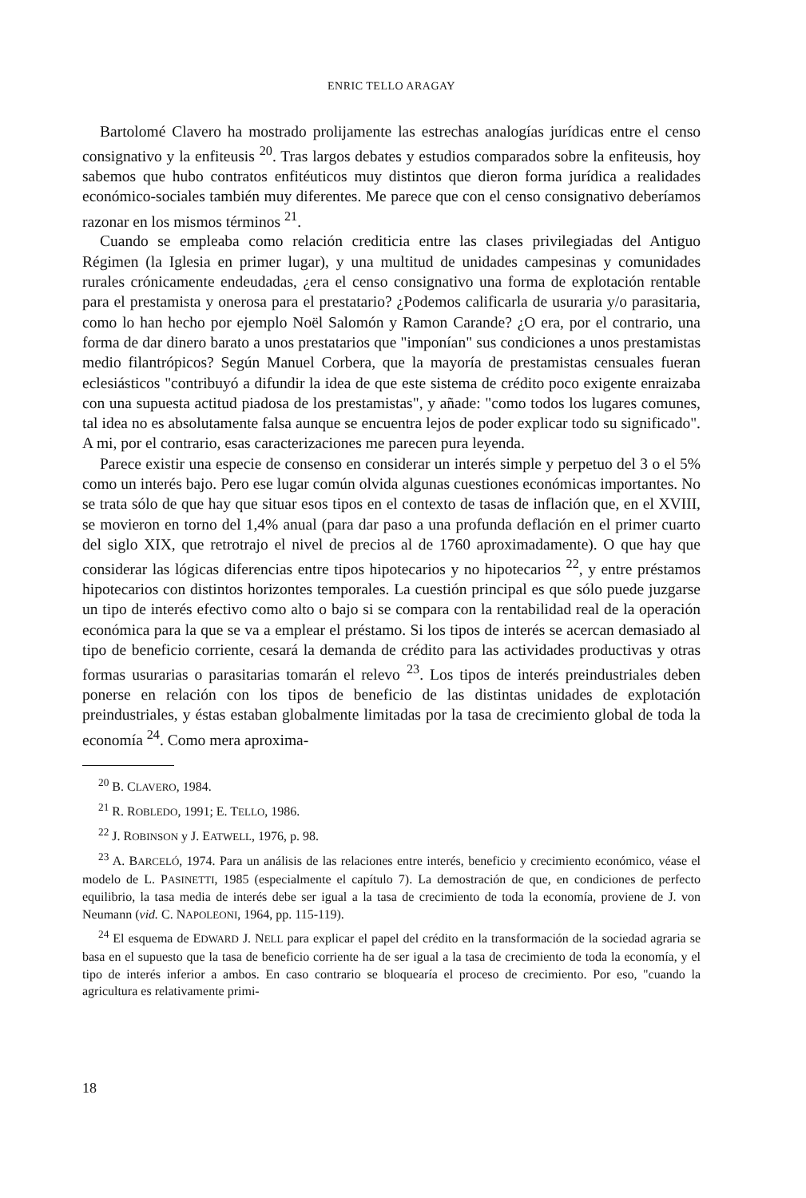ENRIC TELLO ARAGAY
Bartolomé Clavero ha mostrado prolijamente las estrechas analogías jurídicas entre el censo consignativo y la enfiteusis <sup>20</sup>. Tras largos debates y estudios comparados sobre la enfiteusis, hoy sabemos que hubo contratos enfitéuticos muy distintos que dieron forma jurídica a realidades económico-sociales también muy diferentes. Me parece que con el censo consignativo deberíamos razonar en los mismos términos <sup>21</sup>.
Cuando se empleaba como relación crediticia entre las clases privilegiadas del Antiguo Régimen (la Iglesia en primer lugar), y una multitud de unidades campesinas y comunidades rurales crónicamente endeudadas, ¿era el censo consignativo una forma de explotación rentable para el prestamista y onerosa para el prestatario? ¿Podemos calificarla de usuraria y/o parasitaria, como lo han hecho por ejemplo Noël Salomón y Ramon Carande? ¿O era, por el contrario, una forma de dar dinero barato a unos prestatarios que "imponían" sus condiciones a unos prestamistas medio filantrópicos? Según Manuel Corbera, que la mayoría de prestamistas censuales fueran eclesiásticos "contribuyó a difundir la idea de que este sistema de crédito poco exigente enraizaba con una supuesta actitud piadosa de los prestamistas", y añade: "como todos los lugares comunes, tal idea no es absolutamente falsa aunque se encuentra lejos de poder explicar todo su significado". A mi, por el contrario, esas caracterizaciones me parecen pura leyenda.
Parece existir una especie de consenso en considerar un interés simple y perpetuo del 3 o el 5% como un interés bajo. Pero ese lugar común olvida algunas cuestiones económicas importantes. No se trata sólo de que hay que situar esos tipos en el contexto de tasas de inflación que, en el XVIII, se movieron en torno del 1,4% anual (para dar paso a una profunda deflación en el primer cuarto del siglo XIX, que retrotrajo el nivel de precios al de 1760 aproximadamente). O que hay que considerar las lógicas diferencias entre tipos hipotecarios y no hipotecarios <sup>22</sup>, y entre préstamos hipotecarios con distintos horizontes temporales. La cuestión principal es que sólo puede juzgarse un tipo de interés efectivo como alto o bajo si se compara con la rentabilidad real de la operación económica para la que se va a emplear el préstamo. Si los tipos de interés se acercan demasiado al tipo de beneficio corriente, cesará la demanda de crédito para las actividades productivas y otras formas usurarias o parasitarias tomarán el relevo <sup>23</sup>. Los tipos de interés preindustriales deben ponerse en relación con los tipos de beneficio de las distintas unidades de explotación preindustriales, y éstas estaban globalmente limitadas por la tasa de crecimiento global de toda la economía <sup>24</sup>. Como mera aproxima-
<sup>20</sup> B. CLAVERO, 1984.
<sup>21</sup> R. ROBLEDO, 1991; E. TELLO, 1986.
<sup>22</sup> J. ROBINSON y J. EATWELL, 1976, p. 98.
<sup>23</sup> A. BARCELÓ, 1974. Para un análisis de las relaciones entre interés, beneficio y crecimiento económico, véase el modelo de L. PASINETTI, 1985 (especialmente el capítulo 7). La demostración de que, en condiciones de perfecto equilibrio, la tasa media de interés debe ser igual a la tasa de crecimiento de toda la economía, proviene de J. von Neumann (vid. C. NAPOLEONI, 1964, pp. 115-119).
<sup>24</sup> El esquema de EDWARD J. NELL para explicar el papel del crédito en la transformación de la sociedad agraria se basa en el supuesto que la tasa de beneficio corriente ha de ser igual a la tasa de crecimiento de toda la economía, y el tipo de interés inferior a ambos. En caso contrario se bloquearía el proceso de crecimiento. Por eso, "cuando la agricultura es relativamente primi-
18